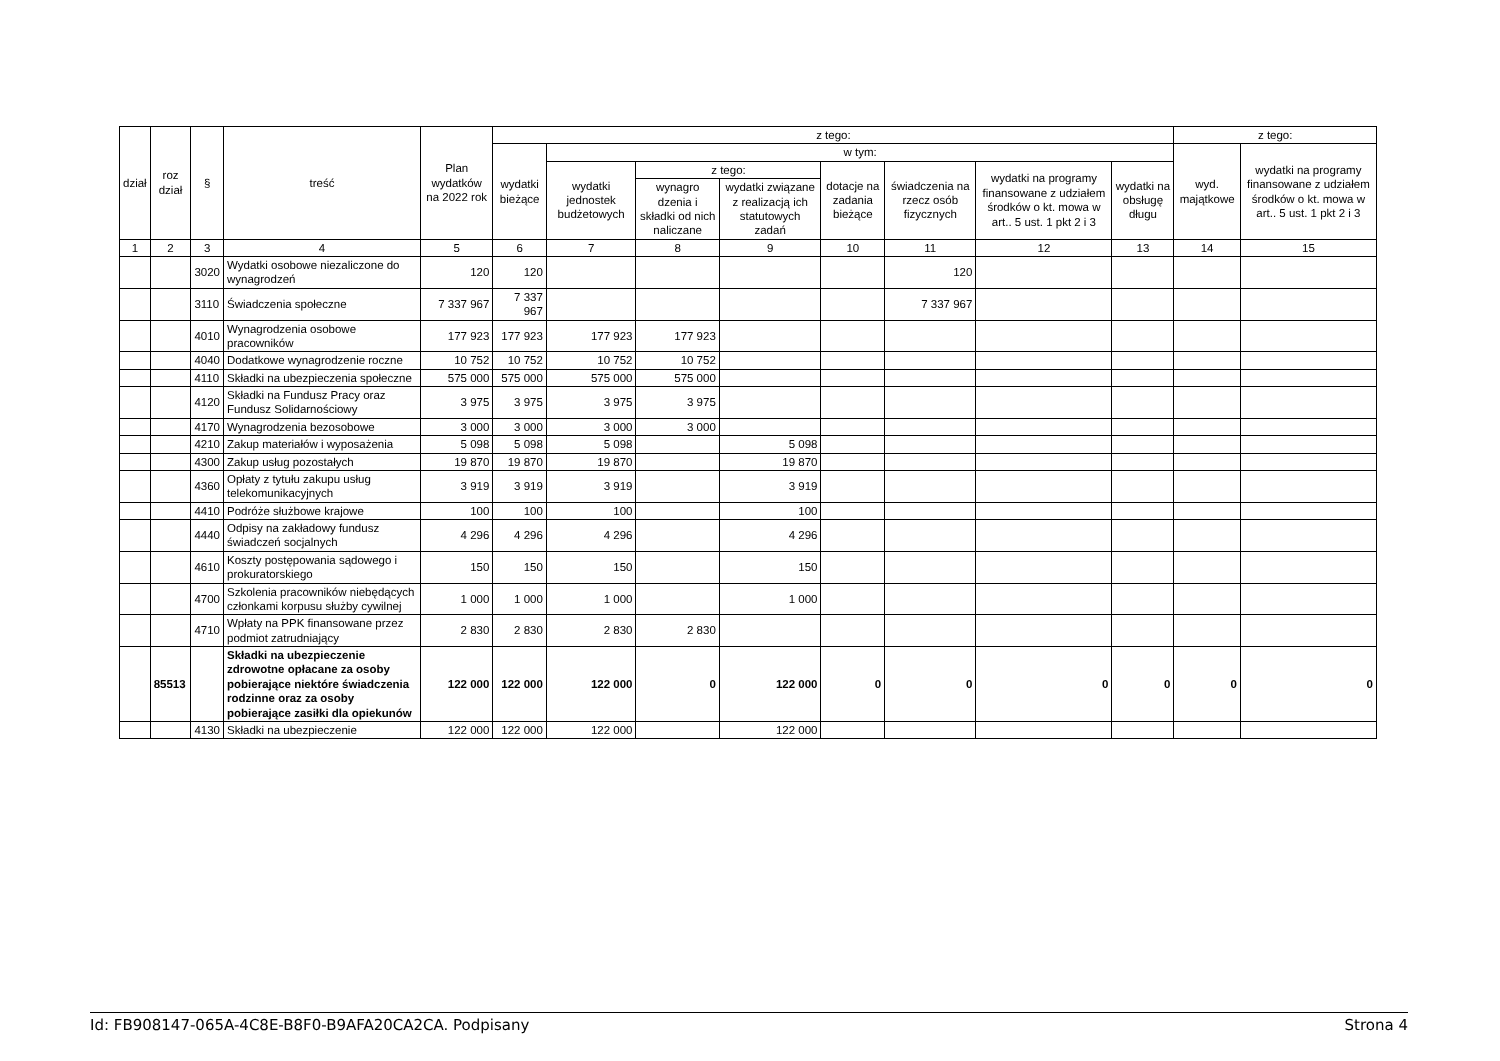| dział | roz dział | § | treść | Plan wydatków na 2022 rok | z tego: | | | | | | | | z tego: | |
| --- | --- | --- | --- | --- | --- | --- | --- | --- | --- | --- | --- | --- | --- | --- |
| | | | | | wydatki bieżące | w tym: | | | | | | | wyd. majątkowe | wydatki na programy finansowane z udziałem środków o kt. mowa w art.. 5 ust. 1 pkt 2 i 3 |
| | | | | | | wydatki jednostek budżetowych | z tego: | | dotacje na zadania bieżące | świadczenia na rzecz osób fizycznych | wydatki na programy finansowane z udziałem środków o kt. mowa w art.. 5 ust. 1 pkt 2 i 3 | wydatki na obsługę długu | | |
| | | | | | | | wynagro dzenia i składki od nich naliczane | wydatki związane z realizacją ich statutowych zadań | | | | | | |
| 1 | 2 | 3 | 4 | 5 | 6 | 7 | 8 | 9 | 10 | 11 | 12 | 13 | 14 | 15 |
| | | 3020 | Wydatki osobowe niezaliczone do wynagrodzeń | 120 | 120 | | | | | 120 | | | | |
| | | 3110 | Świadczenia społeczne | 7 337 967 | 7 337 967 | | | | | 7 337 967 | | | | |
| | | 4010 | Wynagrodzenia osobowe pracowników | 177 923 | 177 923 | 177 923 | 177 923 | | | | | | | |
| | | 4040 | Dodatkowe wynagrodzenie roczne | 10 752 | 10 752 | 10 752 | 10 752 | | | | | | | |
| | | 4110 | Składki na ubezpieczenia społeczne | 575 000 | 575 000 | 575 000 | 575 000 | | | | | | | |
| | | 4120 | Składki na Fundusz Pracy oraz Fundusz Solidarnościowy | 3 975 | 3 975 | 3 975 | 3 975 | | | | | | | |
| | | 4170 | Wynagrodzenia bezosobowe | 3 000 | 3 000 | 3 000 | 3 000 | | | | | | | |
| | | 4210 | Zakup materiałów i wyposażenia | 5 098 | 5 098 | 5 098 | | 5 098 | | | | | | |
| | | 4300 | Zakup usług pozostałych | 19 870 | 19 870 | 19 870 | | 19 870 | | | | | | |
| | | 4360 | Opłaty z tytułu zakupu usług telekomunikacyjnych | 3 919 | 3 919 | 3 919 | | 3 919 | | | | | | |
| | | 4410 | Podróże służbowe krajowe | 100 | 100 | 100 | | 100 | | | | | | |
| | | 4440 | Odpisy na zakładowy fundusz świadczeń socjalnych | 4 296 | 4 296 | 4 296 | | 4 296 | | | | | | |
| | | 4610 | Koszty postępowania sądowego i prokuratorskiego | 150 | 150 | 150 | | 150 | | | | | | |
| | | 4700 | Szkolenia pracowników niebędących członkami korpusu służby cywilnej | 1 000 | 1 000 | 1 000 | | 1 000 | | | | | | |
| | | 4710 | Wpłaty na PPK finansowane przez podmiot zatrudniający | 2 830 | 2 830 | 2 830 | 2 830 | | | | | | | |
| | 85513 | | Składki na ubezpieczenie zdrowotne opłacane za osoby pobierające niektóre świadczenia rodzinne oraz za osoby pobierające zasiłki dla opiekunów | 122 000 | 122 000 | 122 000 | 0 | 122 000 | 0 | 0 | 0 | 0 | 0 | 0 |
| | | 4130 | Składki na ubezpieczenie | 122 000 | 122 000 | 122 000 | | 122 000 | | | | | | |
Id: FB908147-065A-4C8E-B8F0-B9AFA20CA2CA. Podpisany Strona 4